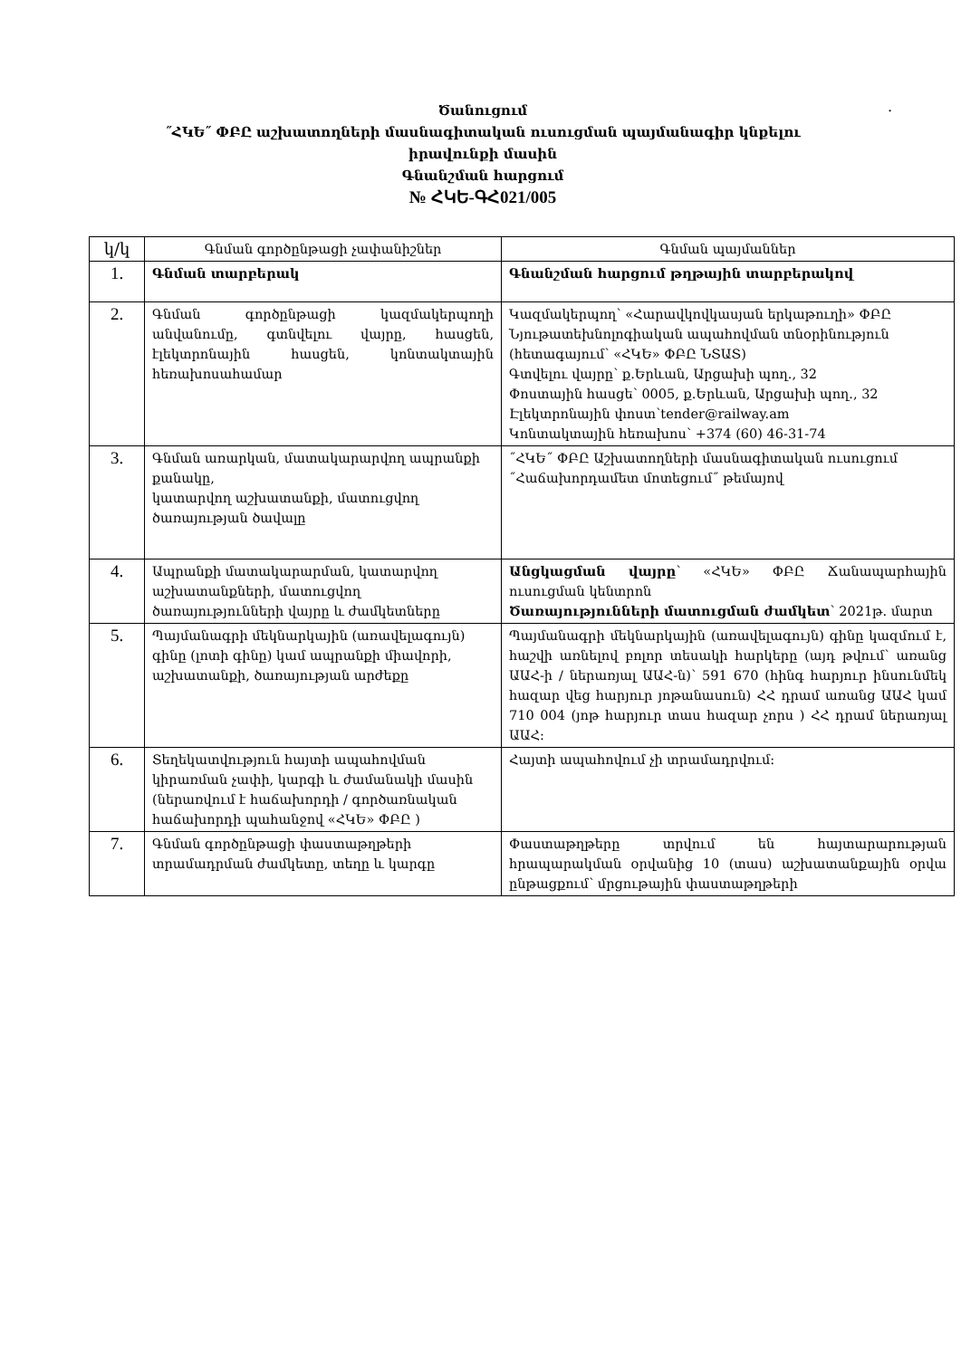.
Ծանուցում
˝ՀԿԵ˝ ՓԲԸ աշխատողների մասնագիտական ուսուցման պայմանագիր կնքելու
իրավունքի մասին
Գնանշման հարցում
№ ՀԿԵ-ԳՀ021/005
| կ/կ | Գնման գործընթացի չափանիշներ | Գնման պայմաններ |
| --- | --- | --- |
| 1. | Գնման տարբերակ | Գնանշման հարցում թղթային տարբերակով |
| 2. | Գնման գործընթացի կազմակերպողի անվանումը, գտնվելու վայրը, հասցեն, էլեկտրոնային հասցեն, կոնտակտային հեռախոսահամար | Կազմակերպող՝ «Հարավկովկասյան երկաթուղի» ՓԲԸ Նյութատեխնոլոգիական ապահովման տնօրինություն (հետագայում՝ «ՀԿԵ» ՓԲԸ ՆՏԱՏ) Գտվելու վայրը՝ ք.Երևան, Արցախի պող., 32 Փոստային հասցե՝ 0005, ք.Երևան, Արցախի պող., 32 Էլեկտրոնային փոստ՝tender@railway.am Կոնտակտային հեռախոս՝ +374 (60) 46-31-74 |
| 3. | Գնման առարկան, մատակարարվող ապրանքի քանակը, կատարվող աշխատանքի, մատուցվող ծառայության ծավալը | ˝ՀԿԵ˝ ՓԲԸ Աշխատողների մասնագիտական ուսուցում ˝Հաճախորդամետ մոտեցում˝ թեմայով |
| 4. | Ապրանքի մատակարարման, կատարվող աշխատանքների, մատուցվող ծառայությունների վայրը և ժամկետները | Անցկացման վայրը ՝ «ՀԿԵ» ՓԲԸ Ճանապարհային ուսուցման կենտրոն Ծառայությունների մատուցման ժամկետ ՝ 2021թ. մարտ |
| 5. | Պայմանագրի մեկնարկային (առավելագույն) գինը (լոտի գինը) կամ ապրանքի միավորի, աշխատանքի, ծառայության արժեքը | Պայմանագրի մեկնարկային (առավելագույն) գինը կազմում է, հաշվի առնելով բոլոր տեսակի հարկերը (այդ թվում՝ առանց ԱԱՀ-ի / ներառյալ ԱԱՀ-ն)՝ 591 670 (հինգ հարյուր ինսունմեկ հազար վեց հարյուր յոթանասուն) ՀՀ դրամ առանց ԱԱՀ կամ 710 004 (յոթ հարյուր տաս հազար չորս ) ՀՀ դրամ ներառյալ ԱԱՀ։ |
| 6. | Տեղեկատվություն հայտի ապահովման կիրառման չափի, կարգի և ժամանակի մասին (ներառվում է հաճախորդի / գործառնական հաճախորդի պահանջով «ՀԿԵ» ՓԲԸ ) | Հայտի ապահովում չի տրամադրվում։ |
| 7. | Գնման գործընթացի փաստաթղթերի տրամադրման ժամկետը, տեղը և կարգը | Փաստաթղթերը տրվում են հայտարարության հրապարակման օրվանից 10 (տաս) աշխատանքային օրվա ընթացքում՝ մրցութային փաստաթղթերի |